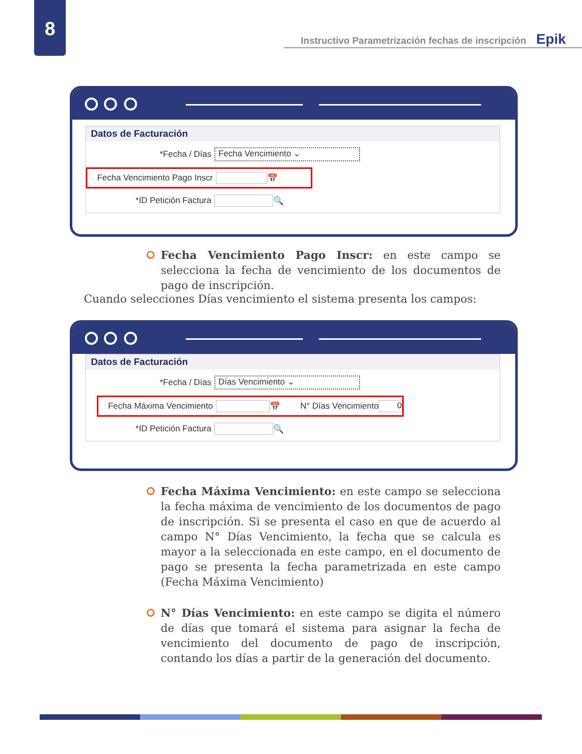8
Instructivo Parametrización fechas de inscripción Epik
Datos de Facturación
*Fecha / Días Fecha Vencimiento ⌄
Fecha Vencimiento Pago Inscr 📅
*ID Petición Factura 🔍
Fecha Vencimiento Pago Inscr: en este campo se selecciona la fecha de vencimiento de los documentos de pago de inscripción.
Cuando selecciones Días vencimiento el sistema presenta los campos:
Datos de Facturación
*Fecha / Días Días Vencimiento ⌄
Fecha Máxima Vencimiento 📅 N° Días Vencimiento 0
*ID Petición Factura 🔍
Fecha Máxima Vencimiento: en este campo se selecciona la fecha máxima de vencimiento de los documentos de pago de inscripción. Si se presenta el caso en que de acuerdo al campo N° Días Vencimiento, la fecha que se calcula es mayor a la seleccionada en este campo, en el documento de pago se presenta la fecha parametrizada en este campo (Fecha Máxima Vencimiento)
N° Días Vencimiento: en este campo se digita el número de días que tomará el sistema para asignar la fecha de vencimiento del documento de pago de inscripción, contando los días a partir de la generación del documento.